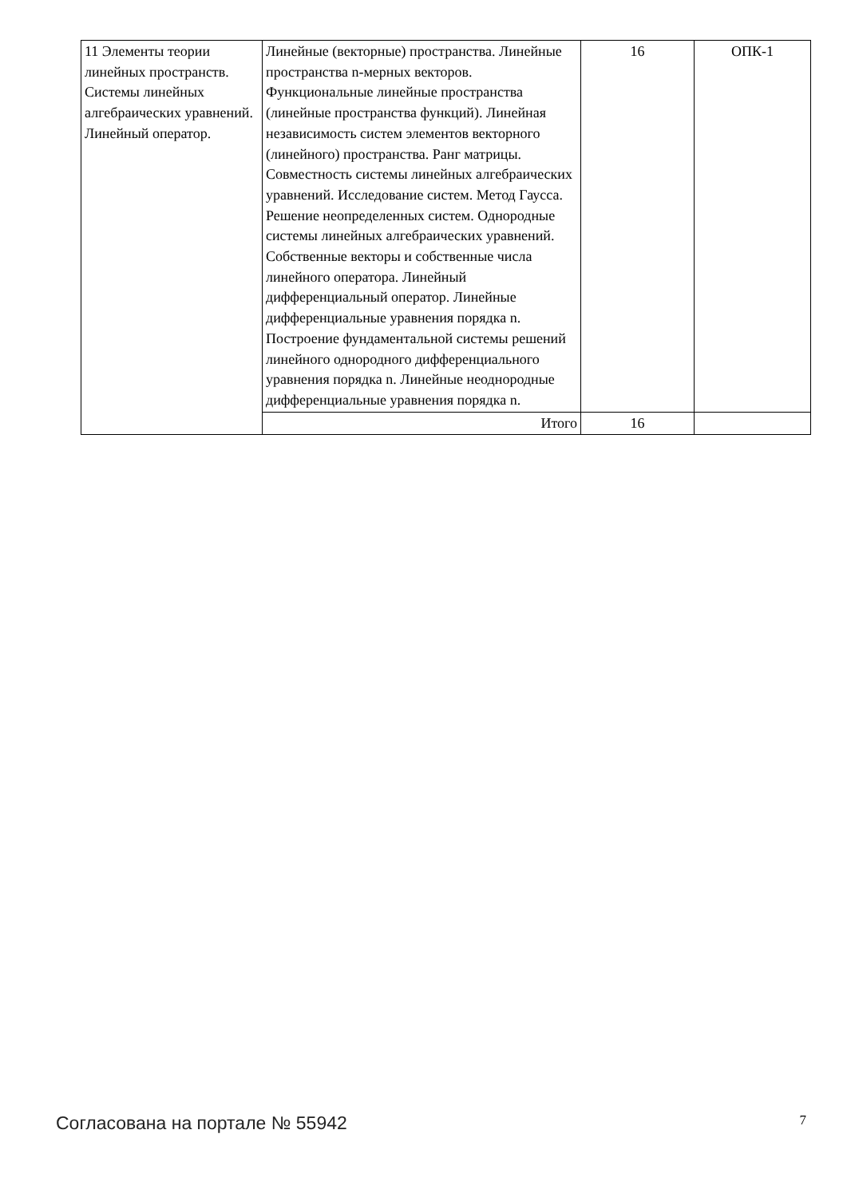| 11 Элементы теории линейных пространств. Системы линейных алгебраических уравнений. Линейный оператор. | Линейные (векторные) пространства. Линейные пространства n-мерных векторов. Функциональные линейные пространства (линейные пространства функций). Линейная независимость систем элементов векторного (линейного) пространства. Ранг матрицы. Совместность системы линейных алгебраических уравнений. Исследование систем. Метод Гаусса. Решение неопределенных систем. Однородные системы линейных алгебраических уравнений. Собственные векторы и собственные числа линейного оператора. Линейный дифференциальный оператор. Линейные дифференциальные уравнения порядка n. Построение фундаментальной системы решений линейного однородного дифференциального уравнения порядка n. Линейные неоднородные дифференциальные уравнения порядка n. | 16 | ОПК-1 |
| | Итого | 16 | |
Согласована на портале № 55942 7